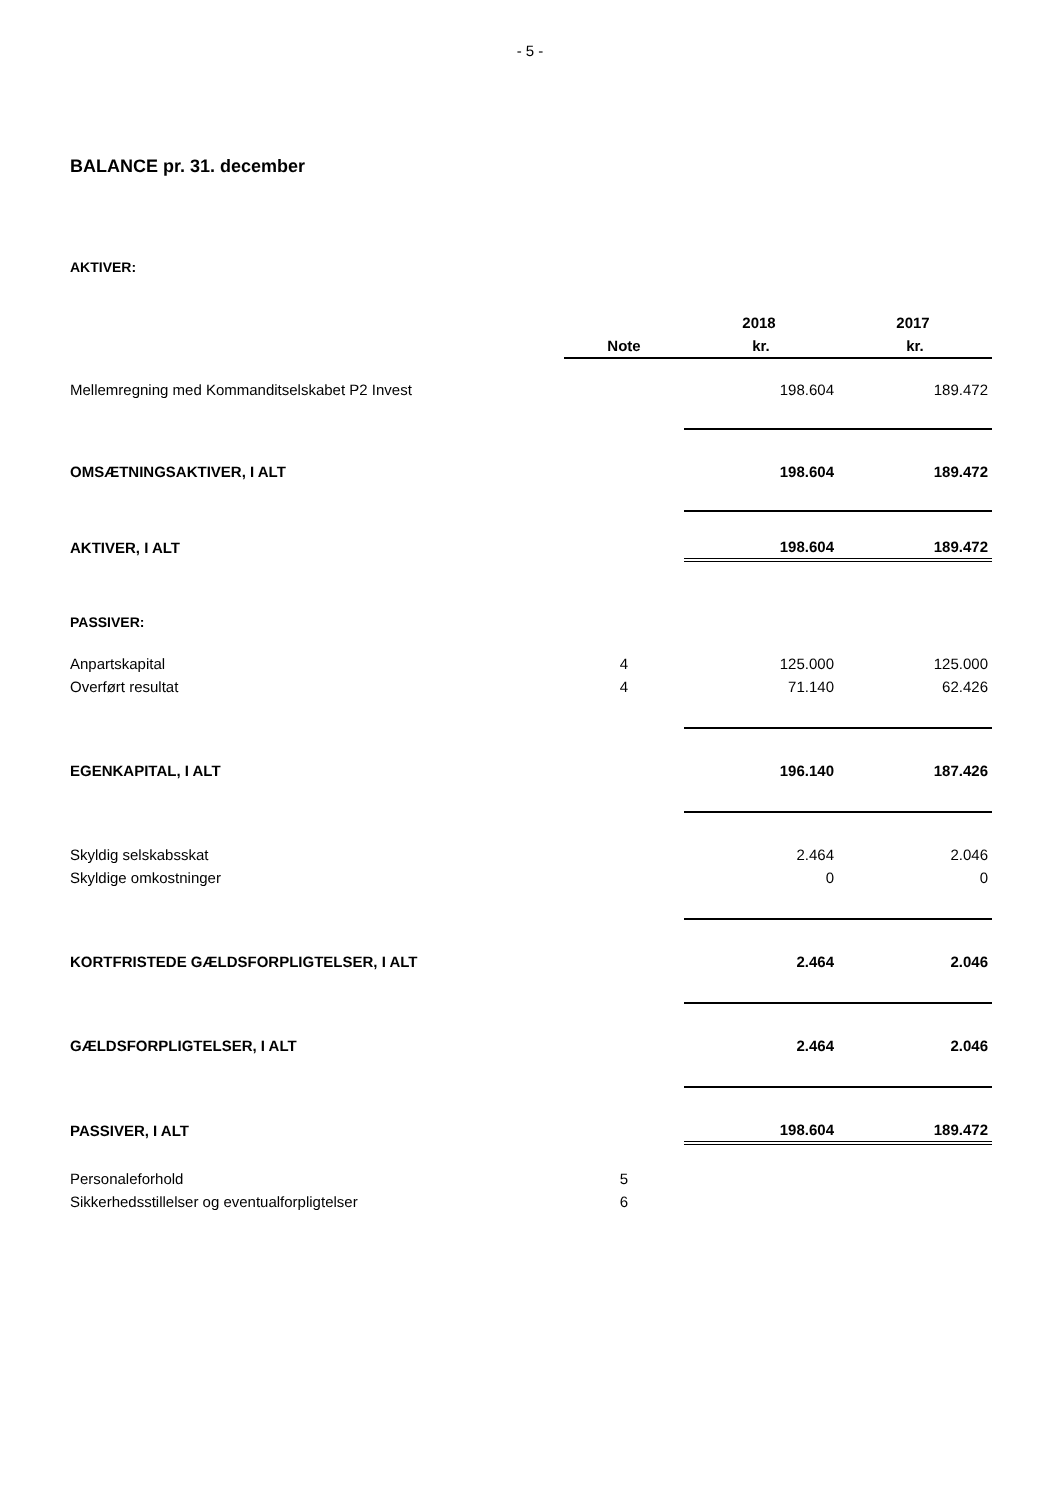- 5 -
BALANCE pr. 31. december
AKTIVER:
| | | 2018 | 2017 |
| --- | --- | --- | --- |
| | Note | kr. | kr. |
| Mellemregning med Kommanditselskabet P2 Invest | | 198.604 | 189.472 |
| OMSÆTNINGSAKTIVER, I ALT | | 198.604 | 189.472 |
| AKTIVER, I ALT | | 198.604 | 189.472 |
PASSIVER:
| Anpartskapital | 4 | 125.000 | 125.000 |
| Overført resultat | 4 | 71.140 | 62.426 |
| EGENKAPITAL, I ALT | | 196.140 | 187.426 |
| Skyldig selskabsskat | | 2.464 | 2.046 |
| Skyldige omkostninger | | 0 | 0 |
| KORTFRISTEDE GÆLDSFORPLIGTELSER, I ALT | | 2.464 | 2.046 |
| GÆLDSFORPLIGTELSER, I ALT | | 2.464 | 2.046 |
| PASSIVER, I ALT | | 198.604 | 189.472 |
| Personaleforhold | 5 | | |
| Sikkerhedsstillelser og eventualforpligtelser | 6 | | |